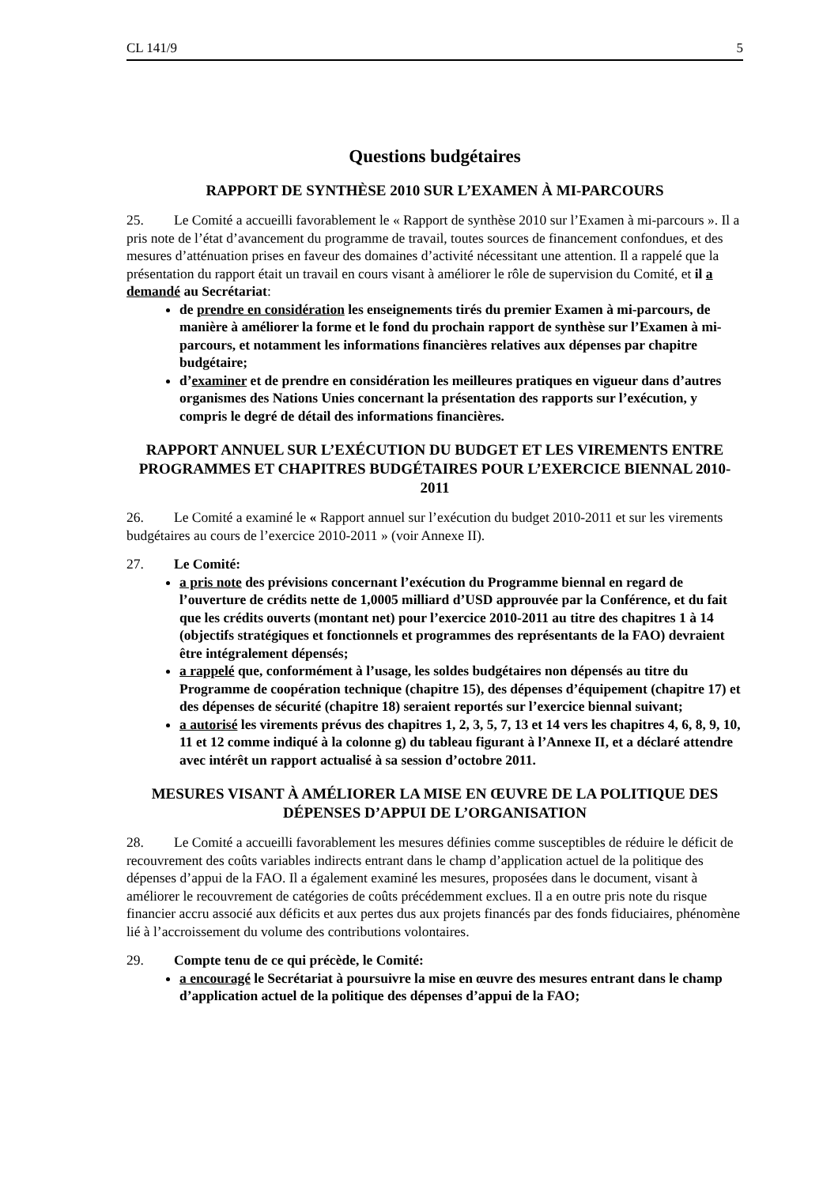CL 141/9 5
Questions budgétaires
RAPPORT DE SYNTHÈSE 2010 SUR L’EXAMEN À MI-PARCOURS
25. Le Comité a accueilli favorablement le « Rapport de synthèse 2010 sur l’Examen à mi-parcours ». Il a pris note de l’état d’avancement du programme de travail, toutes sources de financement confondues, et des mesures d’atténuation prises en faveur des domaines d’activité nécessitant une attention. Il a rappelé que la présentation du rapport était un travail en cours visant à améliorer le rôle de supervision du Comité, et il a demandé au Secrétariat:
de prendre en considération les enseignements tirés du premier Examen à mi-parcours, de manière à améliorer la forme et le fond du prochain rapport de synthèse sur l’Examen à mi-parcours, et notamment les informations financières relatives aux dépenses par chapitre budgétaire;
d’examiner et de prendre en considération les meilleures pratiques en vigueur dans d’autres organismes des Nations Unies concernant la présentation des rapports sur l’exécution, y compris le degré de détail des informations financières.
RAPPORT ANNUEL SUR L’EXÉCUTION DU BUDGET ET LES VIREMENTS ENTRE PROGRAMMES ET CHAPITRES BUDGÉTAIRES POUR L’EXERCICE BIENNAL 2010-2011
26. Le Comité a examiné le « Rapport annuel sur l’exécution du budget 2010-2011 et sur les virements budgétaires au cours de l’exercice 2010-2011 » (voir Annexe II).
27. Le Comité:
a pris note des prévisions concernant l’exécution du Programme biennal en regard de l’ouverture de crédits nette de 1,0005 milliard d’USD approuvée par la Conférence, et du fait que les crédits ouverts (montant net) pour l’exercice 2010-2011 au titre des chapitres 1 à 14 (objectifs stratégiques et fonctionnels et programmes des représentants de la FAO) devraient être intégralement dépensés;
a rappelé que, conformément à l’usage, les soldes budgétaires non dépensés au titre du Programme de coopération technique (chapitre 15), des dépenses d’équipement (chapitre 17) et des dépenses de sécurité (chapitre 18) seraient reportés sur l’exercice biennal suivant;
a autorisé les virements prévus des chapitres 1, 2, 3, 5, 7, 13 et 14 vers les chapitres 4, 6, 8, 9, 10, 11 et 12 comme indiqué à la colonne g) du tableau figurant à l’Annexe II, et a déclaré attendre avec intérêt un rapport actualisé à sa session d’octobre 2011.
MESURES VISANT À AMÉLIORER LA MISE EN ŒUVRE DE LA POLITIQUE DES DÉPENSES D’APPUI DE L’ORGANISATION
28. Le Comité a accueilli favorablement les mesures définies comme susceptibles de réduire le déficit de recouvrement des coûts variables indirects entrant dans le champ d’application actuel de la politique des dépenses d’appui de la FAO. Il a également examiné les mesures, proposées dans le document, visant à améliorer le recouvrement de catégories de coûts précédemment exclues. Il a en outre pris note du risque financier accru associé aux déficits et aux pertes dus aux projets financés par des fonds fiduciaires, phénomène lié à l’accroissement du volume des contributions volontaires.
29. Compte tenu de ce qui précède, le Comité:
a encouragé le Secrétariat à poursuivre la mise en œuvre des mesures entrant dans le champ d’application actuel de la politique des dépenses d’appui de la FAO;